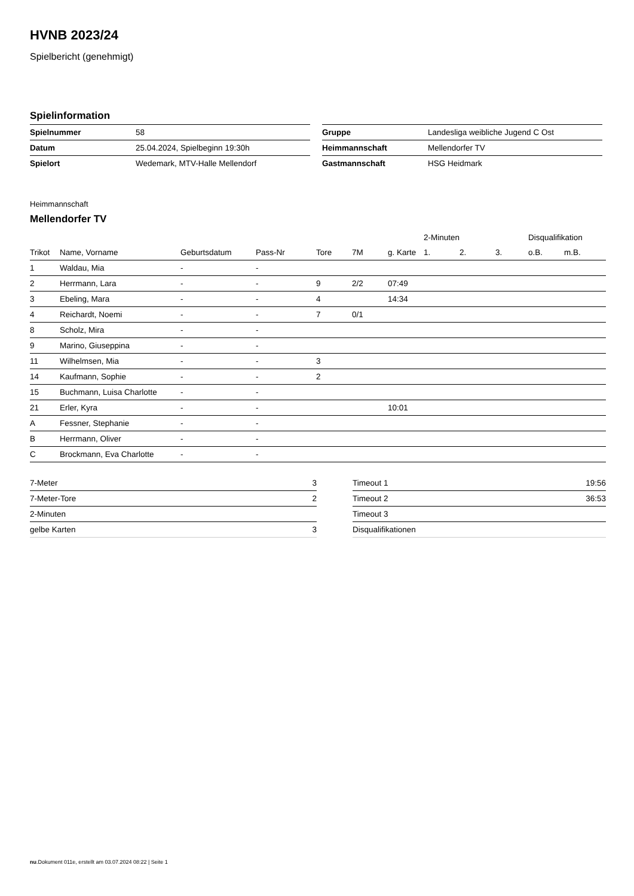HVNB 2023/24
Spielbericht (genehmigt)
Spielinformation
| Spielnummer | 58 | | Gruppe | Landesliga weibliche Jugend C Ost |
| Datum | 25.04.2024, Spielbeginn 19:30h | | Heimmannschaft | Mellendorfer TV |
| Spielort | Wedemark, MTV-Halle Mellendorf | | Gastmannschaft | HSG Heidmark |
Heimmannschaft
Mellendorfer TV
| | | | | | | | 2-Minuten | | | Disqualifikation | |
| --- | --- | --- | --- | --- | --- | --- | --- | --- | --- | --- | --- |
| Trikot | Name, Vorname | Geburtsdatum | Pass-Nr | Tore | 7M | g. Karte | 1. | 2. | 3. | o.B. | m.B. |
| 1 | Waldau, Mia | - | - | | | | | | | | |
| 2 | Herrmann, Lara | - | - | 9 | 2/2 | 07:49 | | | | | |
| 3 | Ebeling, Mara | - | - | 4 | | 14:34 | | | | | |
| 4 | Reichardt, Noemi | - | - | 7 | 0/1 | | | | | | |
| 8 | Scholz, Mira | - | - | | | | | | | | |
| 9 | Marino, Giuseppina | - | - | | | | | | | | |
| 11 | Wilhelmsen, Mia | - | - | 3 | | | | | | | |
| 14 | Kaufmann, Sophie | - | - | 2 | | | | | | | |
| 15 | Buchmann, Luisa Charlotte | - | - | | | | | | | | |
| 21 | Erler, Kyra | - | - | | | 10:01 | | | | | |
| A | Fessner, Stephanie | - | - | | | | | | | | |
| B | Herrmann, Oliver | - | - | | | | | | | | |
| C | Brockmann, Eva Charlotte | - | - | | | | | | | | |
| 7-Meter | 3 |
| 7-Meter-Tore | 2 |
| 2-Minuten | |
| gelbe Karten | 3 |
| Timeout 1 | 19:56 |
| Timeout 2 | 36:53 |
| Timeout 3 | |
| Disqualifikationen | |
nu.Dokument 011e, erstellt am 03.07.2024 08:22 | Seite 1